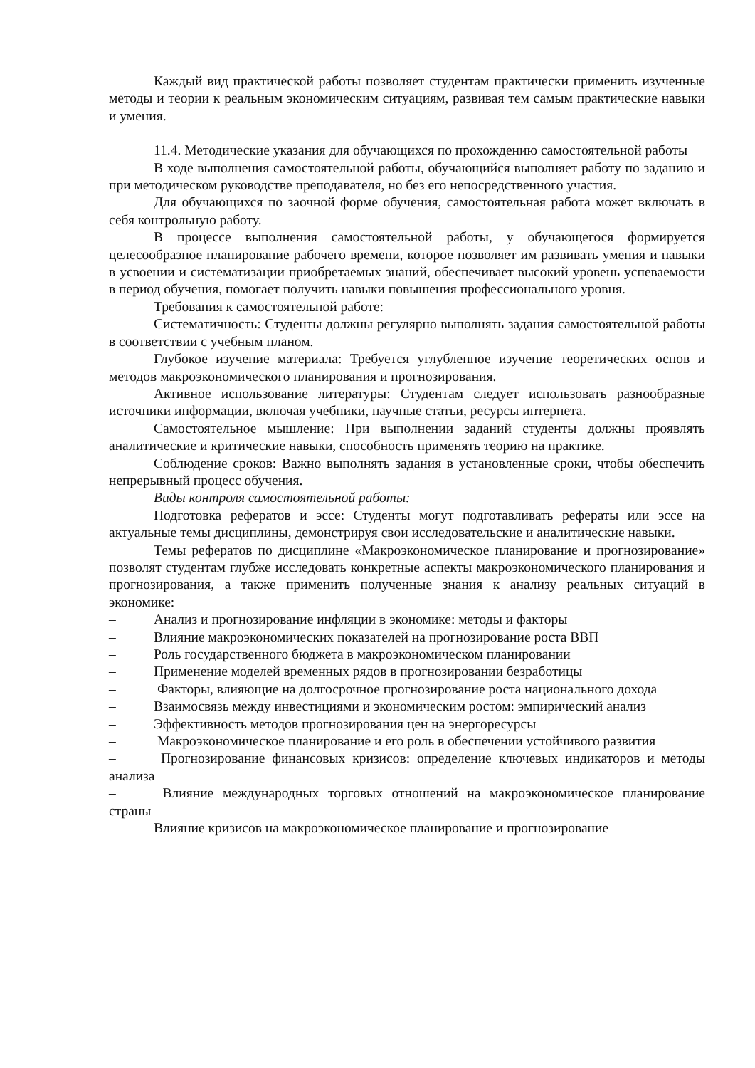Каждый вид практической работы позволяет студентам практически применить изученные методы и теории к реальным экономическим ситуациям, развивая тем самым практические навыки и умения.
11.4. Методические указания для обучающихся по прохождению самостоятельной работы
В ходе выполнения самостоятельной работы, обучающийся выполняет работу по заданию и при методическом руководстве преподавателя, но без его непосредственного участия.
Для обучающихся по заочной форме обучения, самостоятельная работа может включать в себя контрольную работу.
В процессе выполнения самостоятельной работы, у обучающегося формируется целесообразное планирование рабочего времени, которое позволяет им развивать умения и навыки в усвоении и систематизации приобретаемых знаний, обеспечивает высокий уровень успеваемости в период обучения, помогает получить навыки повышения профессионального уровня.
Требования к самостоятельной работе:
Систематичность: Студенты должны регулярно выполнять задания самостоятельной работы в соответствии с учебным планом.
Глубокое изучение материала: Требуется углубленное изучение теоретических основ и методов макроэкономического планирования и прогнозирования.
Активное использование литературы: Студентам следует использовать разнообразные источники информации, включая учебники, научные статьи, ресурсы интернета.
Самостоятельное мышление: При выполнении заданий студенты должны проявлять аналитические и критические навыки, способность применять теорию на практике.
Соблюдение сроков: Важно выполнять задания в установленные сроки, чтобы обеспечить непрерывный процесс обучения.
Виды контроля самостоятельной работы:
Подготовка рефератов и эссе: Студенты могут подготавливать рефераты или эссе на актуальные темы дисциплины, демонстрируя свои исследовательские и аналитические навыки.
Темы рефератов по дисциплине «Макроэкономическое планирование и прогнозирование» позволят студентам глубже исследовать конкретные аспекты макроэкономического планирования и прогнозирования, а также применить полученные знания к анализу реальных ситуаций в экономике:
– Анализ и прогнозирование инфляции в экономике: методы и факторы
– Влияние макроэкономических показателей на прогнозирование роста ВВП
– Роль государственного бюджета в макроэкономическом планировании
– Применение моделей временных рядов в прогнозировании безработицы
– Факторы, влияющие на долгосрочное прогнозирование роста национального дохода
– Взаимосвязь между инвестициями и экономическим ростом: эмпирический анализ
– Эффективность методов прогнозирования цен на энергоресурсы
– Макроэкономическое планирование и его роль в обеспечении устойчивого развития
– Прогнозирование финансовых кризисов: определение ключевых индикаторов и методы анализа
– Влияние международных торговых отношений на макроэкономическое планирование страны
– Влияние кризисов на макроэкономическое планирование и прогнозирование